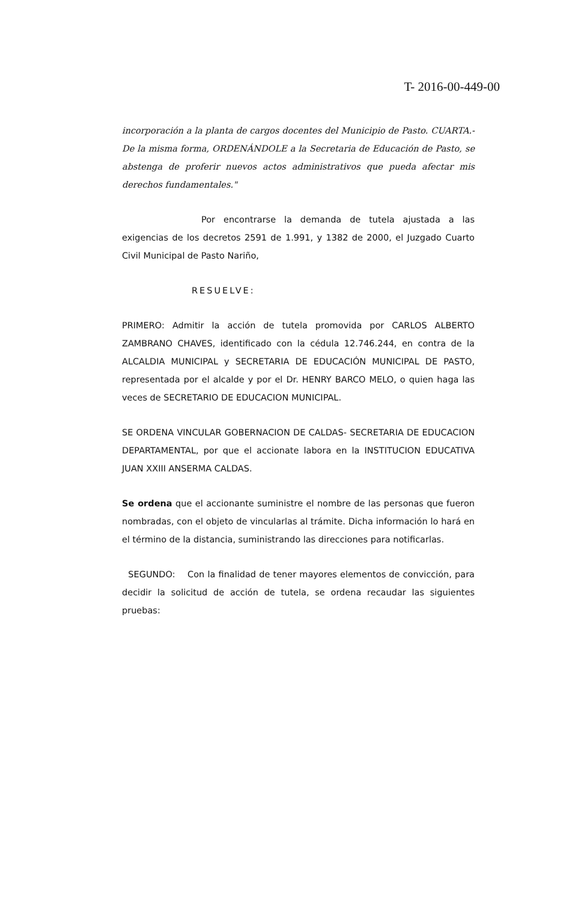T- 2016-00-449-00
incorporación a la planta de cargos docentes del Municipio de Pasto. CUARTA.- De la misma forma, ORDENÁNDOLE a la Secretaria de Educación de Pasto, se abstenga de proferir nuevos actos administrativos que pueda afectar mis derechos fundamentales."
Por encontrarse la demanda de tutela ajustada a las exigencias de los decretos 2591 de 1.991, y 1382 de 2000, el Juzgado Cuarto Civil Municipal de Pasto Nariño,
RESUELVE:
PRIMERO: Admitir la acción de tutela promovida por CARLOS ALBERTO ZAMBRANO CHAVES, identificado con la cédula 12.746.244, en contra de la ALCALDIA MUNICIPAL y SECRETARIA DE EDUCACIÓN MUNICIPAL DE PASTO, representada por el alcalde y por el Dr. HENRY BARCO MELO, o quien haga las veces de SECRETARIO DE EDUCACION MUNICIPAL.
SE ORDENA VINCULAR GOBERNACION DE CALDAS- SECRETARIA DE EDUCACION DEPARTAMENTAL, por que el accionate labora en la INSTITUCION EDUCATIVA JUAN XXIII ANSERMA CALDAS.
Se ordena que el accionante suministre el nombre de las personas que fueron nombradas, con el objeto de vincularlas al trámite. Dicha información lo hará en el término de la distancia, suministrando las direcciones para notificarlas.
SEGUNDO: Con la finalidad de tener mayores elementos de convicción, para decidir la solicitud de acción de tutela, se ordena recaudar las siguientes pruebas: